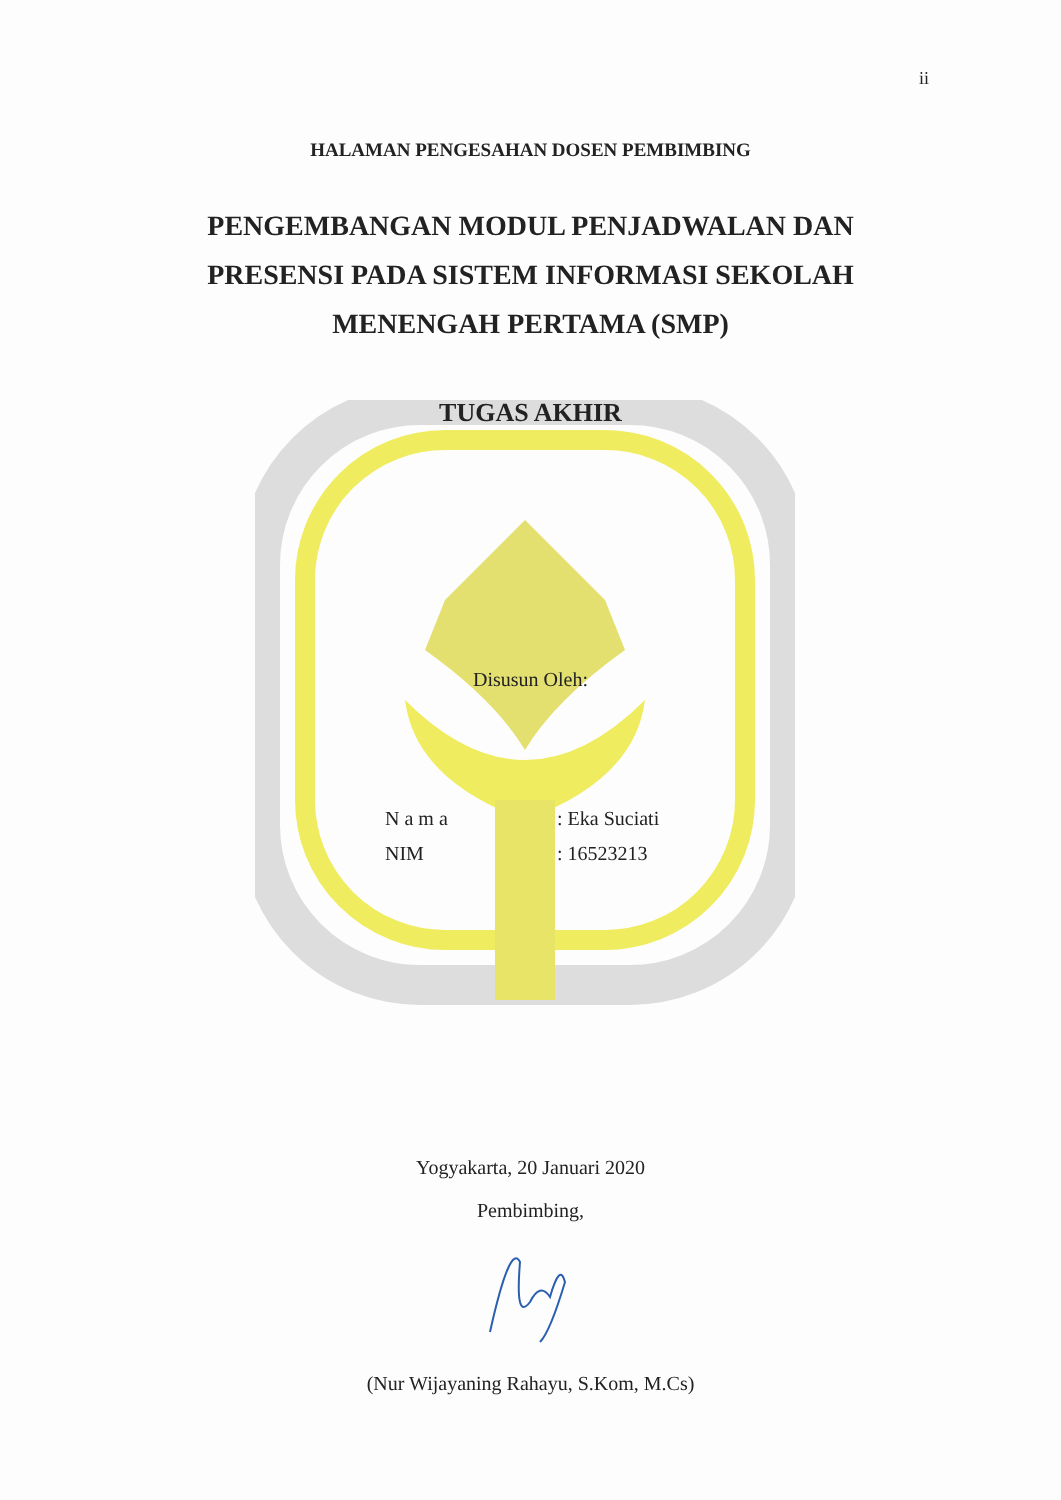ii
HALAMAN PENGESAHAN DOSEN PEMBIMBING
PENGEMBANGAN MODUL PENJADWALAN DAN
PRESENSI PADA SISTEM INFORMASI SEKOLAH
MENENGAH PERTAMA (SMP)
TUGAS AKHIR
Disusun Oleh:
| N a m a | : Eka Suciati |
| NIM | : 16523213 |
Yogyakarta, 20 Januari 2020
Pembimbing,
(Nur Wijayaning Rahayu, S.Kom, M.Cs)